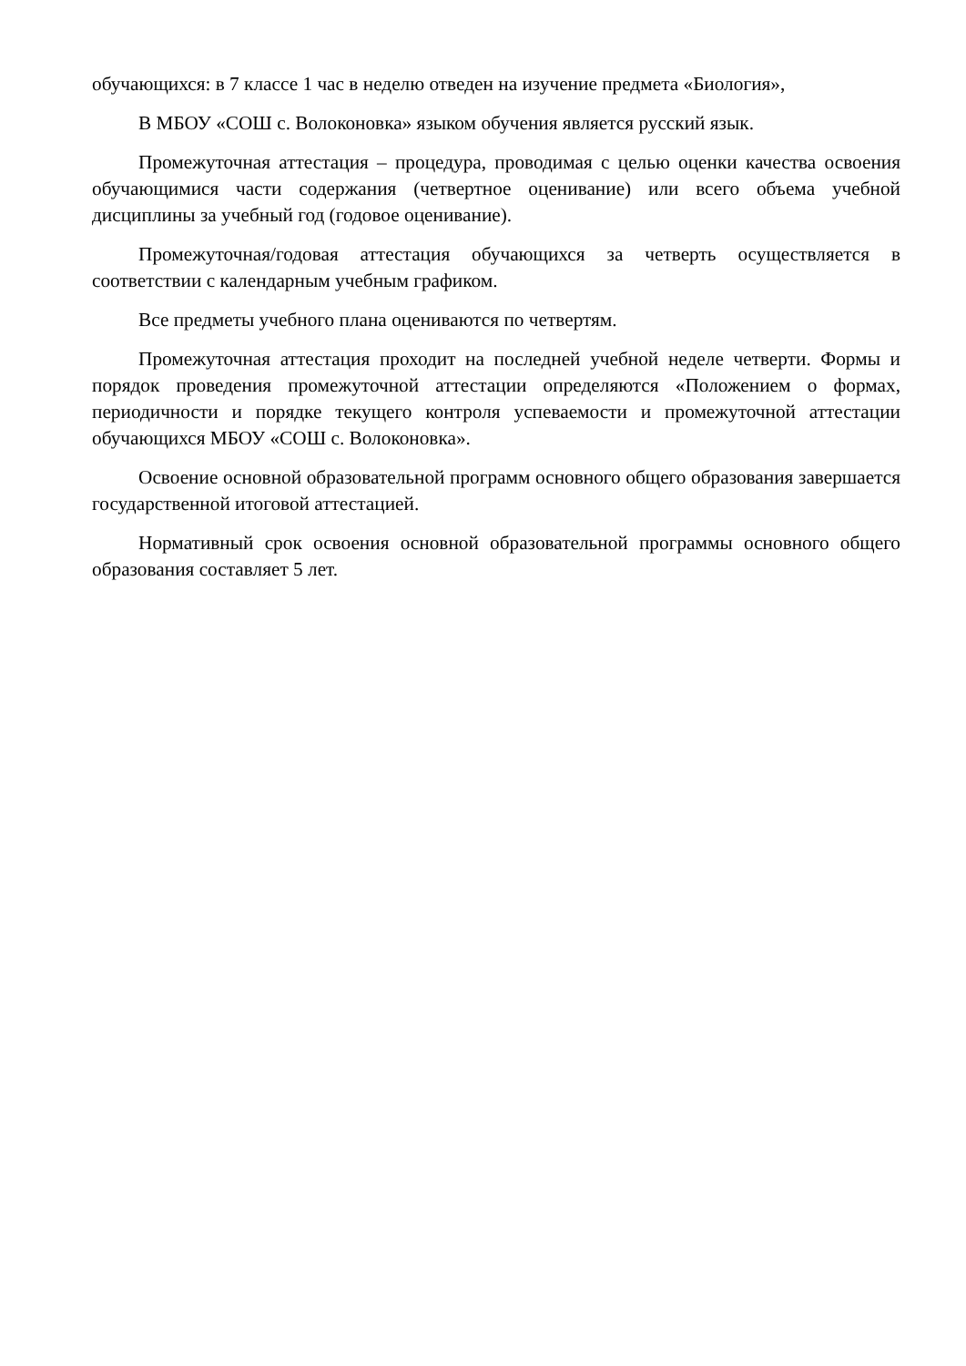обучающихся: в 7 классе 1 час в неделю отведен на изучение предмета «Биология»,
В МБОУ «СОШ с. Волоконовка» языком обучения является русский язык.
Промежуточная аттестация – процедура, проводимая с целью оценки качества освоения обучающимися части содержания (четвертное оценивание) или всего объема учебной дисциплины за учебный год (годовое оценивание).
Промежуточная/годовая аттестация обучающихся за четверть осуществляется в соответствии с календарным учебным графиком.
Все предметы учебного плана оцениваются по четвертям.
Промежуточная аттестация проходит на последней учебной неделе четверти. Формы и порядок проведения промежуточной аттестации определяются «Положением о формах, периодичности и порядке текущего контроля успеваемости и промежуточной аттестации обучающихся МБОУ «СОШ с. Волоконовка».
Освоение основной образовательной программ основного общего образования завершается государственной итоговой аттестацией.
Нормативный срок освоения основной образовательной программы основного общего образования составляет 5 лет.